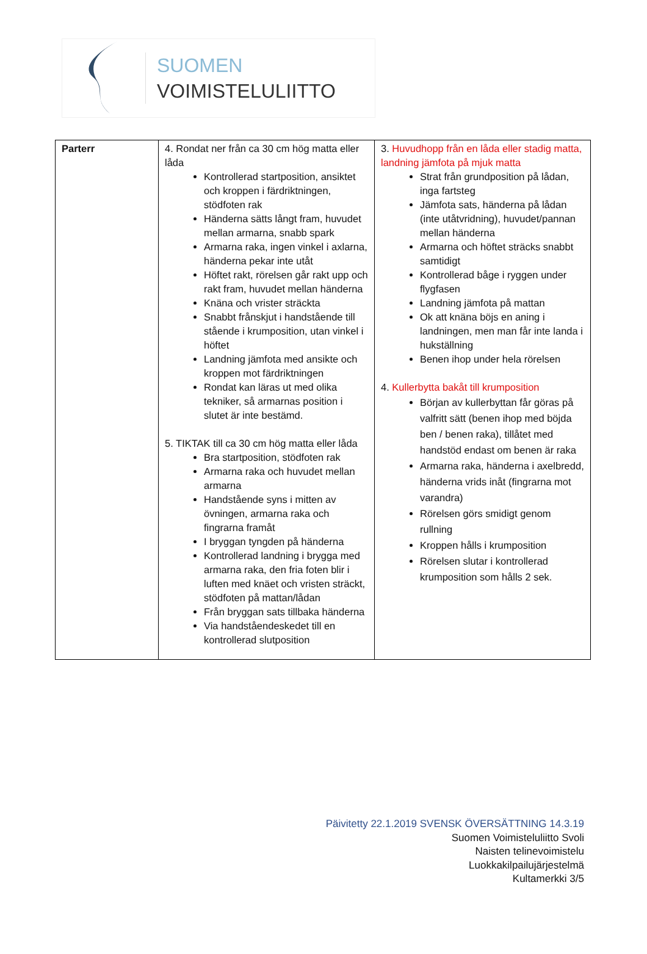SUOMEN
VOIMISTELULIITTO
| Parterr | 4. Rondat ner från ca 30 cm hög matta eller låda Kontrollerad startposition, ansiktet och kroppen i färdriktningen, stödfoten rak Händerna sätts långt fram, huvudet mellan armarna, snabb spark Armarna raka, ingen vinkel i axlarna, händerna pekar inte utåt Höftet rakt, rörelsen går rakt upp och rakt fram, huvudet mellan händerna Knäna och vrister sträckta Snabbt frånskjut i handstående till stående i krumposition, utan vinkel i höftet Landning jämfota med ansikte och kroppen mot färdriktningen Rondat kan läras ut med olika tekniker, så armarnas position i slutet är inte bestämd. 5. TIKTAK till ca 30 cm hög matta eller låda Bra startposition, stödfoten rak Armarna raka och huvudet mellan armarna Handstående syns i mitten av övningen, armarna raka och fingrarna framåt I bryggan tyngden på händerna Kontrollerad landning i brygga med armarna raka, den fria foten blir i luften med knäet och vristen sträckt, stödfoten på mattan/lådan Från bryggan sats tillbaka händerna Via handståendeskedet till en kontrollerad slutposition | 3. Huvudhopp från en låda eller stadig matta, landning jämfota på mjuk matta Strat från grundposition på lådan, inga fartsteg Jämfota sats, händerna på lådan (inte utåtvridning), huvudet/pannan mellan händerna Armarna och höftet sträcks snabbt samtidigt Kontrollerad båge i ryggen under flygfasen Landning jämfota på mattan Ok att knäna böjs en aning i landningen, men man får inte landa i hukställning Benen ihop under hela rörelsen 4. Kullerbytta bakåt till krumposition Början av kullerbyttan får göras på valfritt sätt (benen ihop med böjda ben / benen raka), tillåtet med handstöd endast om benen är raka Armarna raka, händerna i axelbredd, händerna vrids inåt (fingrarna mot varandra) Rörelsen görs smidigt genom rullning Kroppen hålls i krumposition Rörelsen slutar i kontrollerad krumposition som hålls 2 sek. |
Päivitetty 22.1.2019 SVENSK ÖVERSÄTTNING 14.3.19
Suomen Voimisteluliitto Svoli
Naisten telinevoimistelu
Luokkakilpailujärjestelmä
Kultamerkki 3/5